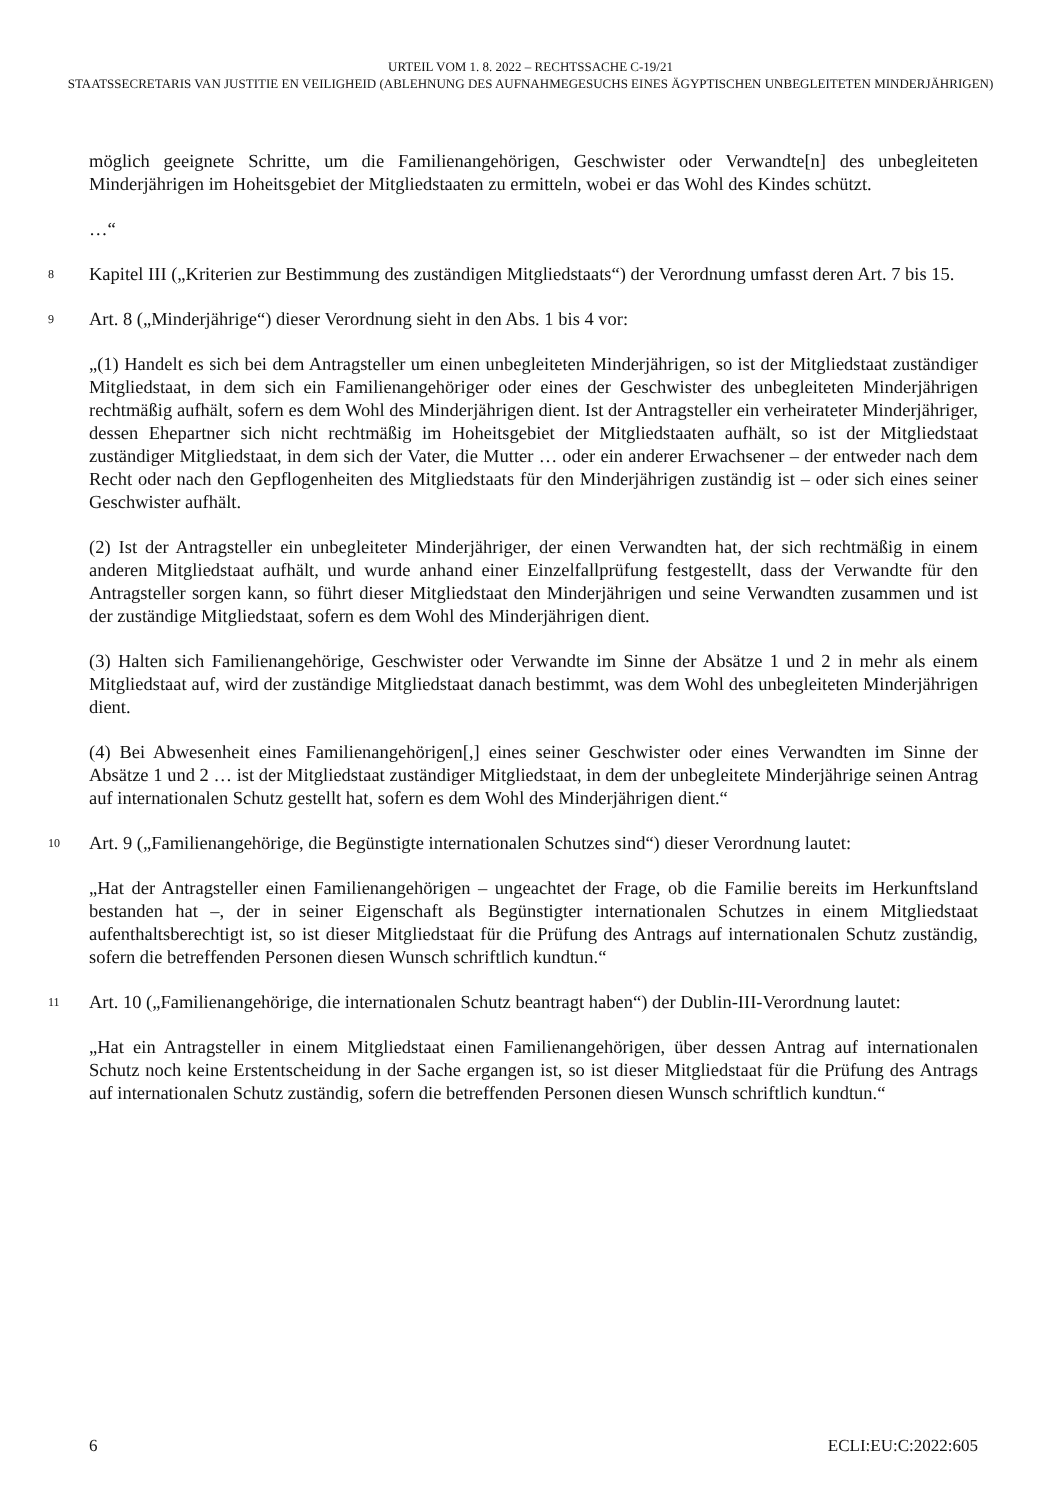URTEIL VOM 1. 8. 2022 – RECHTSSACHE C-19/21
STAATSSECRETARIS VAN JUSTITIE EN VEILIGHEID (ABLEHNUNG DES AUFNAHMEGESUCHS EINES ÄGYPTISCHEN UNBEGLEITETEN MINDERJÄHRIGEN)
möglich geeignete Schritte, um die Familienangehörigen, Geschwister oder Verwandte[n] des unbegleiteten Minderjährigen im Hoheitsgebiet der Mitgliedstaaten zu ermitteln, wobei er das Wohl des Kindes schützt.
…“
8 Kapitel III („Kriterien zur Bestimmung des zuständigen Mitgliedstaats“) der Verordnung umfasst deren Art. 7 bis 15.
9 Art. 8 („Minderjährige“) dieser Verordnung sieht in den Abs. 1 bis 4 vor:
„(1) Handelt es sich bei dem Antragsteller um einen unbegleiteten Minderjährigen, so ist der Mitgliedstaat zuständiger Mitgliedstaat, in dem sich ein Familienangehöriger oder eines der Geschwister des unbegleiteten Minderjährigen rechtmäßig aufhält, sofern es dem Wohl des Minderjährigen dient. Ist der Antragsteller ein verheirateter Minderjähriger, dessen Ehepartner sich nicht rechtmäßig im Hoheitsgebiet der Mitgliedstaaten aufhält, so ist der Mitgliedstaat zuständiger Mitgliedstaat, in dem sich der Vater, die Mutter … oder ein anderer Erwachsener – der entweder nach dem Recht oder nach den Gepflogenheiten des Mitgliedstaats für den Minderjährigen zuständig ist – oder sich eines seiner Geschwister aufhält.
(2) Ist der Antragsteller ein unbegleiteter Minderjähriger, der einen Verwandten hat, der sich rechtmäßig in einem anderen Mitgliedstaat aufhält, und wurde anhand einer Einzelfallprüfung festgestellt, dass der Verwandte für den Antragsteller sorgen kann, so führt dieser Mitgliedstaat den Minderjährigen und seine Verwandten zusammen und ist der zuständige Mitgliedstaat, sofern es dem Wohl des Minderjährigen dient.
(3) Halten sich Familienangehörige, Geschwister oder Verwandte im Sinne der Absätze 1 und 2 in mehr als einem Mitgliedstaat auf, wird der zuständige Mitgliedstaat danach bestimmt, was dem Wohl des unbegleiteten Minderjährigen dient.
(4) Bei Abwesenheit eines Familienangehörigen[,] eines seiner Geschwister oder eines Verwandten im Sinne der Absätze 1 und 2 … ist der Mitgliedstaat zuständiger Mitgliedstaat, in dem der unbegleitete Minderjährige seinen Antrag auf internationalen Schutz gestellt hat, sofern es dem Wohl des Minderjährigen dient.“
10 Art. 9 („Familienangehörige, die Begünstigte internationalen Schutzes sind“) dieser Verordnung lautet:
„Hat der Antragsteller einen Familienangehörigen – ungeachtet der Frage, ob die Familie bereits im Herkunftsland bestanden hat –, der in seiner Eigenschaft als Begünstigter internationalen Schutzes in einem Mitgliedstaat aufenthaltsberechtigt ist, so ist dieser Mitgliedstaat für die Prüfung des Antrags auf internationalen Schutz zuständig, sofern die betreffenden Personen diesen Wunsch schriftlich kundtun.“
11 Art. 10 („Familienangehörige, die internationalen Schutz beantragt haben“) der Dublin-III-Verordnung lautet:
„Hat ein Antragsteller in einem Mitgliedstaat einen Familienangehörigen, über dessen Antrag auf internationalen Schutz noch keine Erstentscheidung in der Sache ergangen ist, so ist dieser Mitgliedstaat für die Prüfung des Antrags auf internationalen Schutz zuständig, sofern die betreffenden Personen diesen Wunsch schriftlich kundtun.“
6 ECLI:EU:C:2022:605